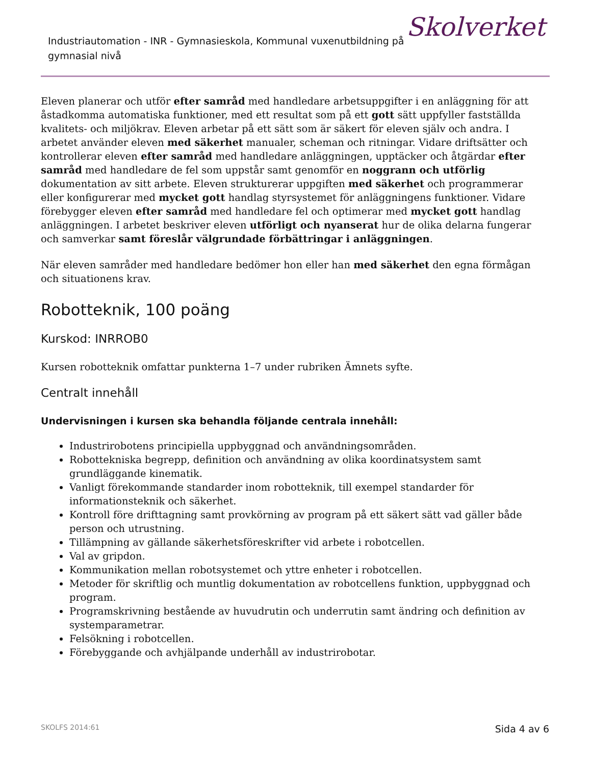Industriautomation - INR - Gymnasieskola, Kommunal vuxenutbildning på gymnasial nivå
Skolverket
Eleven planerar och utför efter samråd med handledare arbetsuppgifter i en anläggning för att åstadkomma automatiska funktioner, med ett resultat som på ett gott sätt uppfyller fastställda kvalitets- och miljökrav. Eleven arbetar på ett sätt som är säkert för eleven själv och andra. I arbetet använder eleven med säkerhet manualer, scheman och ritningar. Vidare driftsätter och kontrollerar eleven efter samråd med handledare anläggningen, upptäcker och åtgärdar efter samråd med handledare de fel som uppstår samt genomför en noggrann och utförlig dokumentation av sitt arbete. Eleven strukturerar uppgiften med säkerhet och programmerar eller konfigurerar med mycket gott handlag styrsystemet för anläggningens funktioner. Vidare förebygger eleven efter samråd med handledare fel och optimerar med mycket gott handlag anläggningen. I arbetet beskriver eleven utförligt och nyanserat hur de olika delarna fungerar och samverkar samt föreslår välgrundade förbättringar i anläggningen.
När eleven samråder med handledare bedömer hon eller han med säkerhet den egna förmågan och situationens krav.
Robotteknik, 100 poäng
Kurskod: INRROB0
Kursen robotteknik omfattar punkterna 1–7 under rubriken Ämnets syfte.
Centralt innehåll
Undervisningen i kursen ska behandla följande centrala innehåll:
Industrirobotens principiella uppbyggnad och användningsområden.
Robottekniska begrepp, definition och användning av olika koordinatsystem samt grundläggande kinematik.
Vanligt förekommande standarder inom robotteknik, till exempel standarder för informationsteknik och säkerhet.
Kontroll före drifttagning samt provkörning av program på ett säkert sätt vad gäller både person och utrustning.
Tillämpning av gällande säkerhetsföreskrifter vid arbete i robotcellen.
Val av gripdon.
Kommunikation mellan robotsystemet och yttre enheter i robotcellen.
Metoder för skriftlig och muntlig dokumentation av robotcellens funktion, uppbyggnad och program.
Programskrivning bestående av huvudrutin och underrutin samt ändring och definition av systemparametrar.
Felsökning i robotcellen.
Förebyggande och avhjälpande underhåll av industrirobotar.
SKOLFS 2014:61 Sida 4 av 6